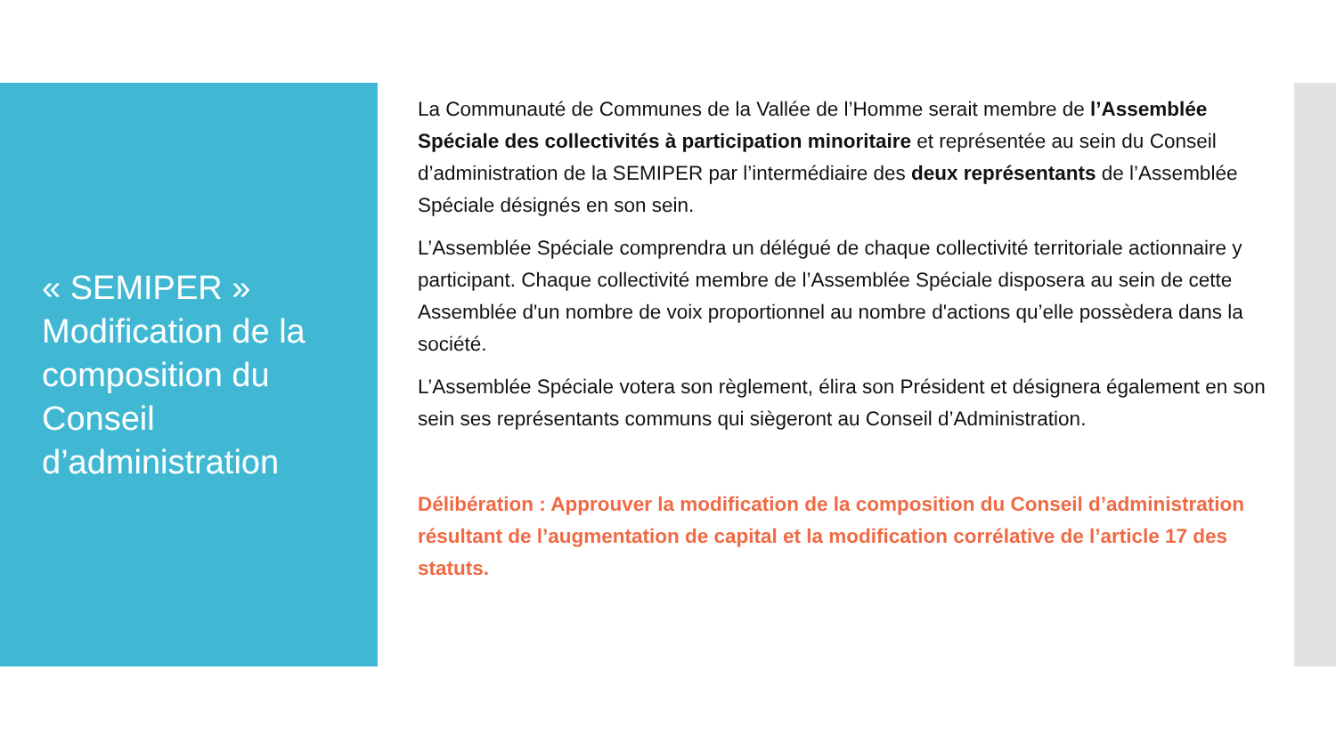« SEMIPER » Modification de la composition du Conseil d’administration
La Communauté de Communes de la Vallée de l’Homme serait membre de l’Assemblée Spéciale des collectivités à participation minoritaire et représentée au sein du Conseil d’administration de la SEMIPER par l’intermédiaire des deux représentants de l’Assemblée Spéciale désignés en son sein.
L’Assemblée Spéciale comprendra un délégué de chaque collectivité territoriale actionnaire y participant. Chaque collectivité membre de l’Assemblée Spéciale disposera au sein de cette Assemblée d'un nombre de voix proportionnel au nombre d'actions qu’elle possèdera dans la société.
L’Assemblée Spéciale votera son règlement, élira son Président et désignera également en son sein ses représentants communs qui siègeront au Conseil d’Administration.
Délibération : Approuver la modification de la composition du Conseil d’administration résultant de l’augmentation de capital et la modification corrélative de l’article 17 des statuts.